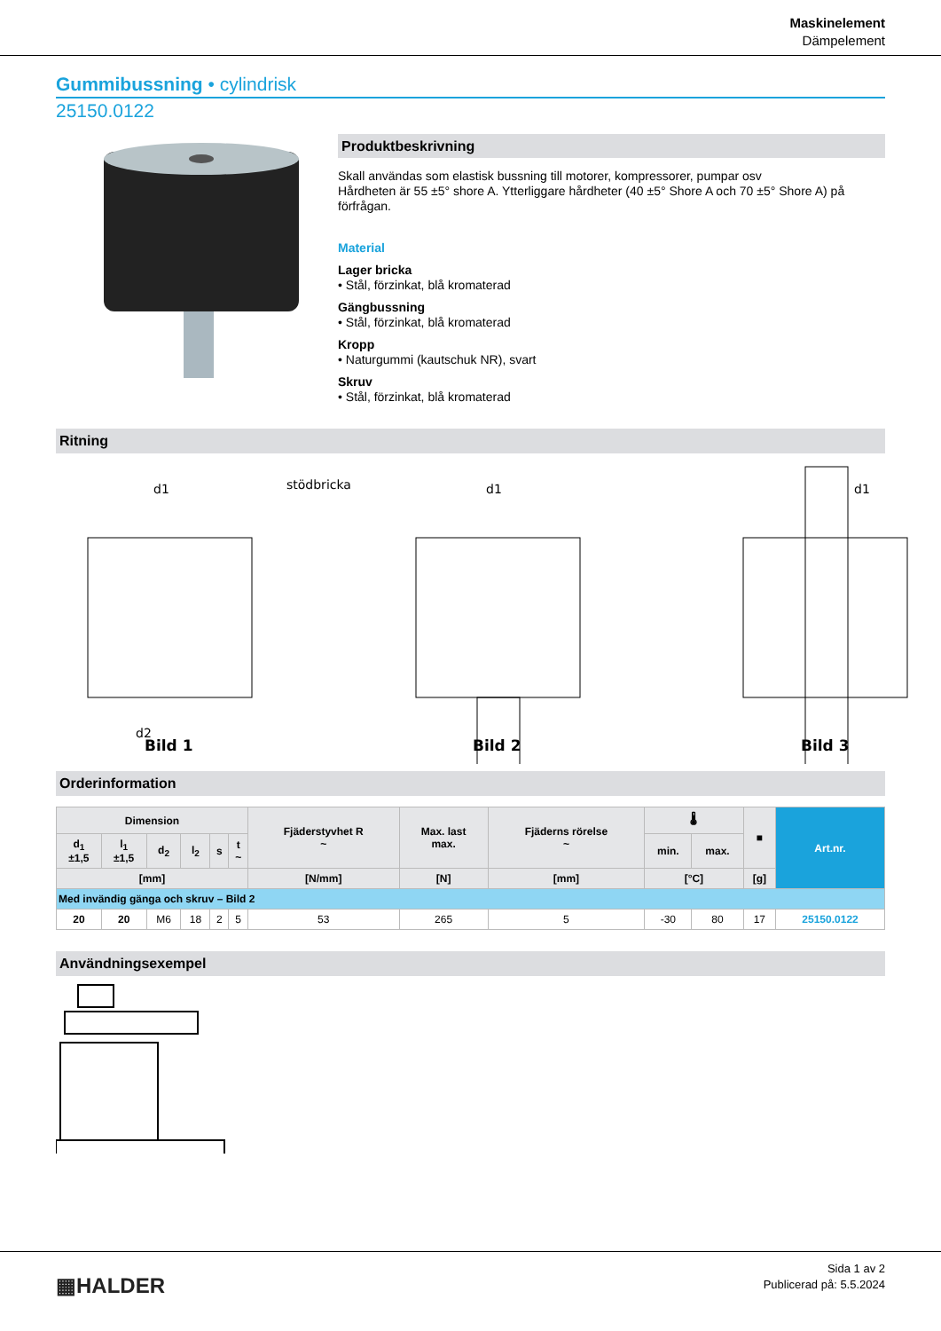Maskinelement
Dämpelement
Gummibussning • cylindrisk
25150.0122
Produktbeskrivning
Skall användas som elastisk bussning till motorer, kompressorer, pumpar osv
Hårdheten är 55 ±5° shore A. Ytterliggare hårdheter (40 ±5° Shore A och 70 ±5° Shore A) på förfrågan.
Material
Lager bricka
• Stål, förzinkat, blå kromaterad
Gängbussning
• Stål, förzinkat, blå kromaterad
Kropp
• Naturgummi (kautschuk NR), svart
Skruv
• Stål, förzinkat, blå kromaterad
Ritning
d1
stödbricka
d1
d1
d2
Bild 1
Bild 2
Bild 3
Orderinformation
| Dimension | | | | | | Fjäderstyvhet R ~ | Max. last max. | Fjäderns rörelse ~ | 🌡 | | ■ | Art.nr. |
| --- | --- | --- | --- | --- | --- | --- | --- | --- | --- | --- | --- | --- |
| d<sub>1</sub> ±1,5 | l<sub>1</sub> ±1,5 | d<sub>2</sub> | l<sub>2</sub> | s | t ~ | | | | min. | max. | | |
| [mm] | | | | | | [N/mm] | [N] | [mm] | [°C] | | [g] | |
| Med invändig gänga och skruv – Bild 2 | | | | | | | | | | | | |
| 20 | 20 | M6 | 18 | 2 | 5 | 53 | 265 | 5 | -30 | 80 | 17 | 25150.0122 |
Användningsexempel
▦HALDER
Sida 1 av 2
Publicerad på: 5.5.2024